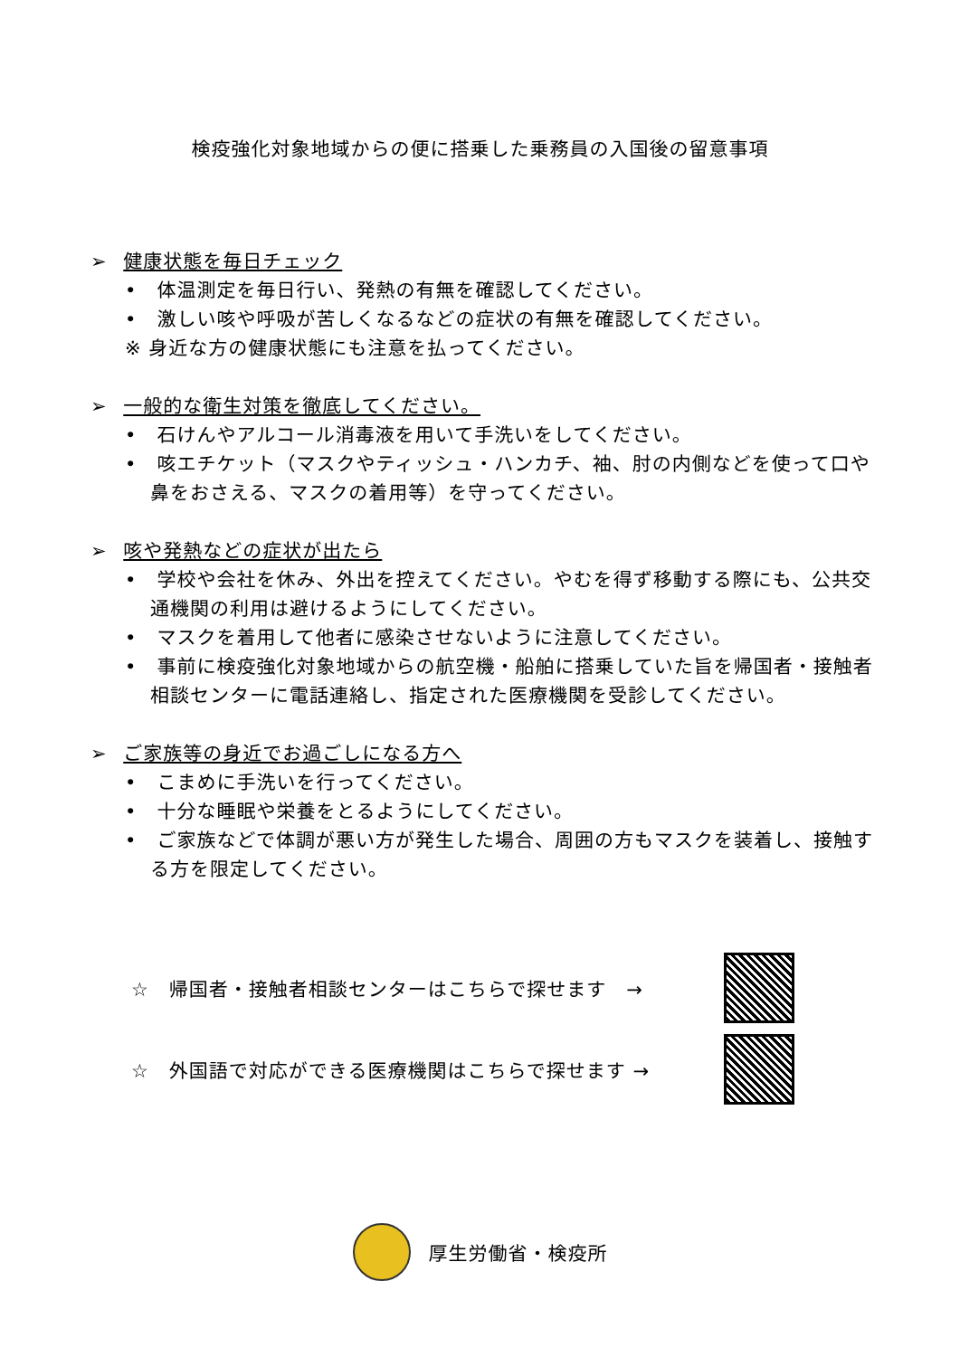検疫強化対象地域からの便に搭乗した乗務員の入国後の留意事項
➢ 健康状態を毎日チェック
•　体温測定を毎日行い、発熱の有無を確認してください。
•　激しい咳や呼吸が苦しくなるなどの症状の有無を確認してください。
※ 身近な方の健康状態にも注意を払ってください。
➢ 一般的な衛生対策を徹底してください。
•　石けんやアルコール消毒液を用いて手洗いをしてください。
•　咳エチケット（マスクやティッシュ・ハンカチ、袖、肘の内側などを使って口や鼻をおさえる、マスクの着用等）を守ってください。
➢ 咳や発熱などの症状が出たら
•　学校や会社を休み、外出を控えてください。やむを得ず移動する際にも、公共交通機関の利用は避けるようにしてください。
•　マスクを着用して他者に感染させないように注意してください。
•　事前に検疫強化対象地域からの航空機・船舶に搭乗していた旨を帰国者・接触者相談センターに電話連絡し、指定された医療機関を受診してください。
➢ ご家族等の身近でお過ごしになる方へ
•　こまめに手洗いを行ってください。
•　十分な睡眠や栄養をとるようにしてください。
•　ご家族などで体調が悪い方が発生した場合、周囲の方もマスクを装着し、接触する方を限定してください。
☆　帰国者・接触者相談センターはこちらで探せます　→
☆　外国語で対応ができる医療機関はこちらで探せます →
厚生労働省・検疫所